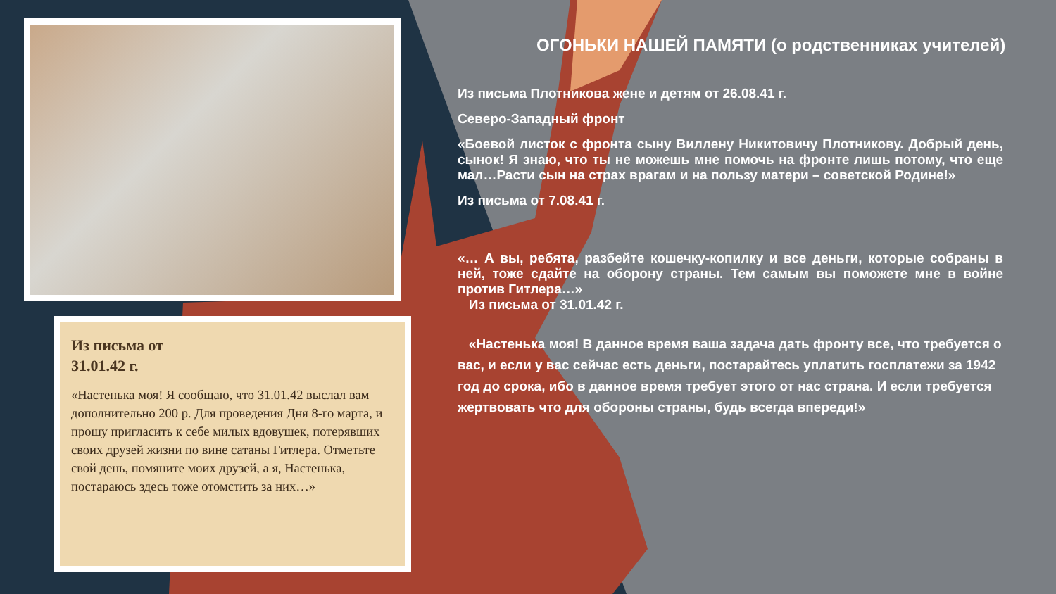Из письма от
31.01.42 г.
«Настенька моя! Я сообщаю, что 31.01.42 выслал вам дополнительно 200 р. Для проведения Дня 8-го марта, и прошу пригласить к себе милых вдовушек, потерявших своих друзей жизни по вине сатаны Гитлера. Отметьте свой день, помяните моих друзей, а я, Настенька, постараюсь здесь тоже отомстить за них…»
ОГОНЬКИ НАШЕЙ ПАМЯТИ (о родственниках учителей)
Из письма Плотникова жене и детям от 26.08.41 г.
Северо-Западный фронт
«Боевой листок с фронта сыну Виллену Никитовичу Плотникову. Добрый день, сынок! Я знаю, что ты не можешь мне помочь на фронте лишь потому, что еще мал…Расти сын на страх врагам и на пользу матери – советской Родине!»
Из письма от 7.08.41 г.
«… А вы, ребята, разбейте кошечку-копилку и все деньги, которые собраны в ней, тоже сдайте на оборону страны. Тем самым вы поможете мне в войне против Гитлера…»
Из письма от 31.01.42 г.
«Настенька моя! В данное время ваша задача дать фронту все, что требуется о вас, и если у вас сейчас есть деньги, постарайтесь уплатить госплатежи за 1942 год до срока, ибо в данное время требует этого от нас страна. И если требуется жертвовать что для обороны страны, будь всегда впереди!»